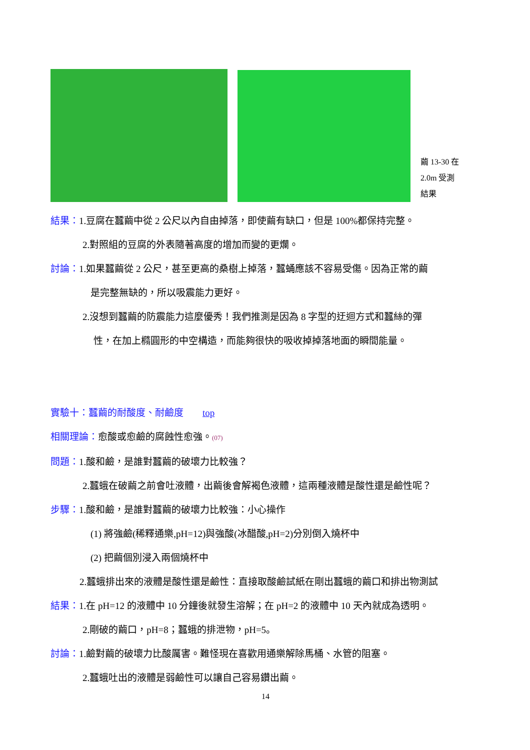繭 13-30 在
2.0m 受測
結果
結果：1.豆腐在蠶繭中從 2 公尺以內自由掉落，即使繭有缺口，但是 100%都保持完整。
2.對照組的豆腐的外表隨著高度的增加而變的更爛。
討論：1.如果蠶繭從 2 公尺，甚至更高的桑樹上掉落，蠶蛹應該不容易受傷。因為正常的繭
是完整無缺的，所以吸震能力更好。
2.沒想到蠶繭的防震能力這麼優秀！我們推測是因為 8 字型的迂迴方式和蠶絲的彈
性，在加上橢圓形的中空構造，而能夠很快的吸收掉掉落地面的瞬間能量。
實驗十：蠶繭的耐酸度、耐鹼度　　top
相關理論：愈酸或愈鹼的腐蝕性愈強。(07)
問題：1.酸和鹼，是誰對蠶繭的破壞力比較強？
2.蠶蛾在破繭之前會吐液體，出繭後會解褐色液體，這兩種液體是酸性還是鹼性呢？
步驟：1.酸和鹼，是誰對蠶繭的破壞力比較強：小心操作
(1) 將強鹼(稀釋通樂,pH=12)與強酸(冰醋酸,pH=2)分別倒入燒杯中
(2) 把繭個別浸入兩個燒杯中
2.蠶蛾排出來的液體是酸性還是鹼性：直接取酸鹼試紙在剛出蠶蛾的繭口和排出物測試
結果：1.在 pH=12 的液體中 10 分鐘後就發生溶解；在 pH=2 的液體中 10 天內就成為透明。
2.剛破的繭口，pH=8；蠶蛾的排泄物，pH=5。
討論：1.鹼對繭的破壞力比酸厲害。難怪現在喜歡用通樂解除馬桶、水管的阻塞。
2.蠶蛾吐出的液體是弱鹼性可以讓自己容易鑽出繭。
14